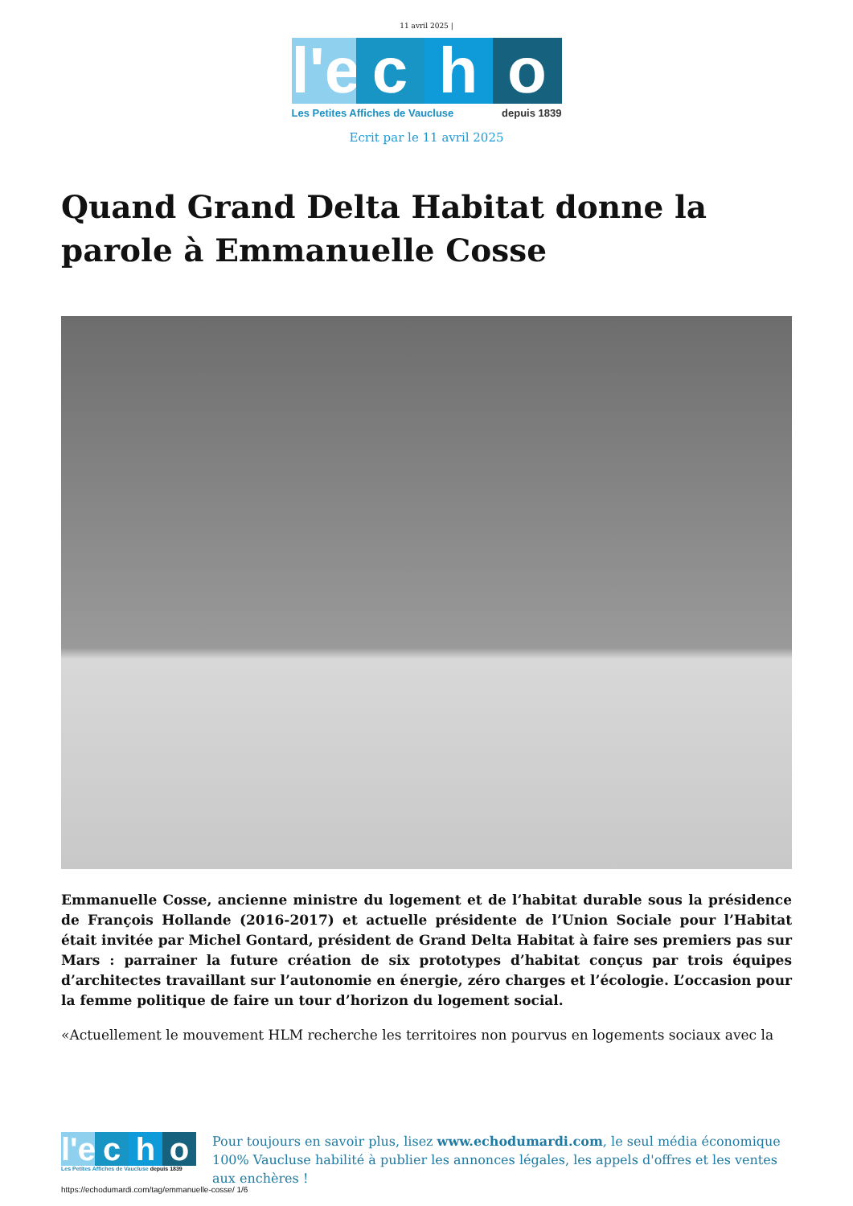11 avril 2025 |
l'e
c
h
o
Les Petites Affiches de Vaucluse depuis 1839
Ecrit par le 11 avril 2025
Quand Grand Delta Habitat donne la parole à Emmanuelle Cosse
Emmanuelle Cosse, ancienne ministre du logement et de l’habitat durable sous la présidence de François Hollande (2016-2017) et actuelle présidente de l’Union Sociale pour l’Habitat était invitée par Michel Gontard, président de Grand Delta Habitat à faire ses premiers pas sur Mars : parrainer la future création de six prototypes d’habitat conçus par trois équipes d’architectes travaillant sur l’autonomie en énergie, zéro charges et l’écologie. L’occasion pour la femme politique de faire un tour d’horizon du logement social.
«Actuellement le mouvement HLM recherche les territoires non pourvus en logements sociaux avec la
l'e
c
h
o
Les Petites Affiches de Vaucluse depuis 1839
Pour toujours en savoir plus, lisez www.echodumardi.com, le seul média économique 100% Vaucluse habilité à publier les annonces légales, les appels d'offres et les ventes aux enchères !
https://echodumardi.com/tag/emmanuelle-cosse/ 1/6